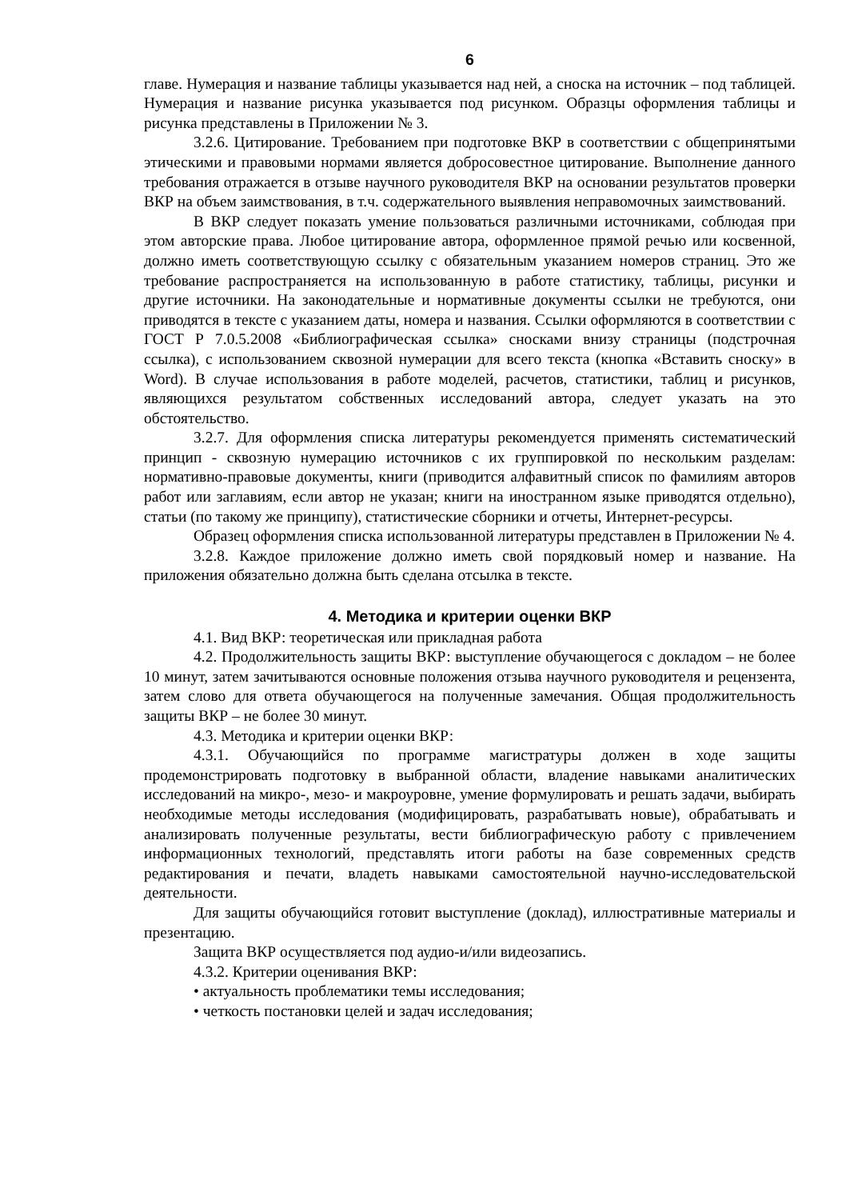6
главе. Нумерация и название таблицы указывается над ней, а сноска на источник – под таблицей. Нумерация и название рисунка указывается под рисунком. Образцы оформления таблицы и рисунка представлены в Приложении № 3.
3.2.6. Цитирование. Требованием при подготовке ВКР в соответствии с общепринятыми этическими и правовыми нормами является добросовестное цитирование. Выполнение данного требования отражается в отзыве научного руководителя ВКР на основании результатов проверки ВКР на объем заимствования, в т.ч. содержательного выявления неправомочных заимствований.
В ВКР следует показать умение пользоваться различными источниками, соблюдая при этом авторские права. Любое цитирование автора, оформленное прямой речью или косвенной, должно иметь соответствующую ссылку с обязательным указанием номеров страниц. Это же требование распространяется на использованную в работе статистику, таблицы, рисунки и другие источники. На законодательные и нормативные документы ссылки не требуются, они приводятся в тексте с указанием даты, номера и названия. Ссылки оформляются в соответствии с ГОСТ Р 7.0.5.2008 «Библиографическая ссылка» сносками внизу страницы (подстрочная ссылка), с использованием сквозной нумерации для всего текста (кнопка «Вставить сноску» в Word). В случае использования в работе моделей, расчетов, статистики, таблиц и рисунков, являющихся результатом собственных исследований автора, следует указать на это обстоятельство.
3.2.7. Для оформления списка литературы рекомендуется применять систематический принцип - сквозную нумерацию источников с их группировкой по нескольким разделам: нормативно-правовые документы, книги (приводится алфавитный список по фамилиям авторов работ или заглавиям, если автор не указан; книги на иностранном языке приводятся отдельно), статьи (по такому же принципу), статистические сборники и отчеты, Интернет-ресурсы.
Образец оформления списка использованной литературы представлен в Приложении № 4.
3.2.8. Каждое приложение должно иметь свой порядковый номер и название. На приложения обязательно должна быть сделана отсылка в тексте.
4. Методика и критерии оценки ВКР
4.1. Вид ВКР: теоретическая или прикладная работа
4.2. Продолжительность защиты ВКР: выступление обучающегося с докладом – не более 10 минут, затем зачитываются основные положения отзыва научного руководителя и рецензента, затем слово для ответа обучающегося на полученные замечания. Общая продолжительность защиты ВКР – не более 30 минут.
4.3. Методика и критерии оценки ВКР:
4.3.1. Обучающийся по программе магистратуры должен в ходе защиты продемонстрировать подготовку в выбранной области, владение навыками аналитических исследований на микро-, мезо- и макроуровне, умение формулировать и решать задачи, выбирать необходимые методы исследования (модифицировать, разрабатывать новые), обрабатывать и анализировать полученные результаты, вести библиографическую работу с привлечением информационных технологий, представлять итоги работы на базе современных средств редактирования и печати, владеть навыками самостоятельной научно-исследовательской деятельности.
Для защиты обучающийся готовит выступление (доклад), иллюстративные материалы и презентацию.
Защита ВКР осуществляется под аудио-и/или видеозапись.
4.3.2. Критерии оценивания ВКР:
• актуальность проблематики темы исследования;
• четкость постановки целей и задач исследования;